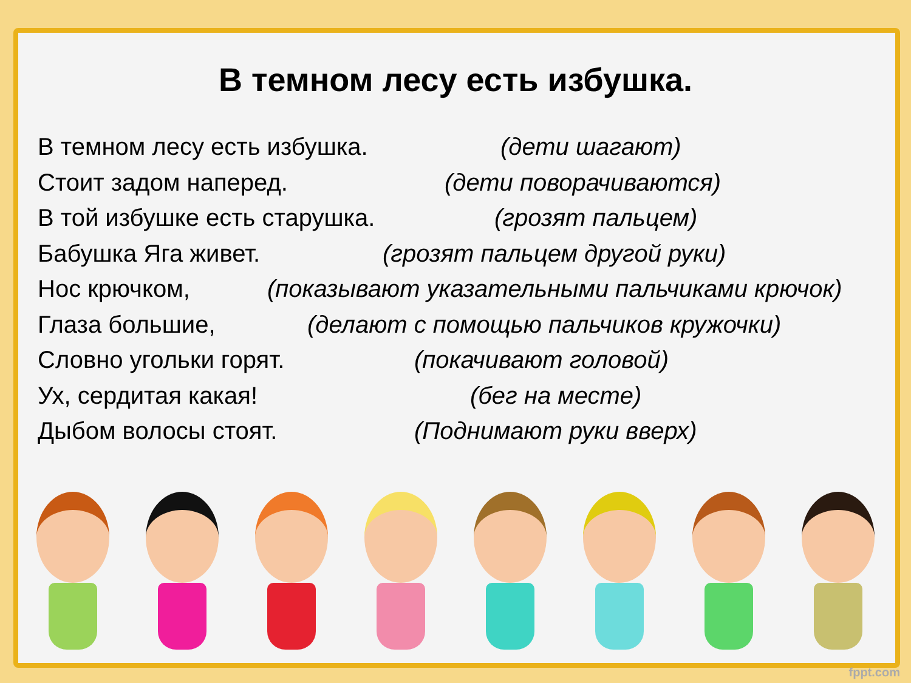В темном лесу есть избушка.
В темном лесу есть избушка. (дети шагают)
Стоит задом наперед. (дети поворачиваются)
В той избушке есть старушка. (грозят пальцем)
Бабушка Яга живет. (грозят пальцем другой руки)
Нос крючком, (показывают указательными пальчиками крючок)
Глаза большие, (делают с помощью пальчиков кружочки)
Словно угольки горят. (покачивают головой)
Ух, сердитая какая! (бег на месте)
Дыбом волосы стоят. (Поднимают руки вверх)
fppt.com